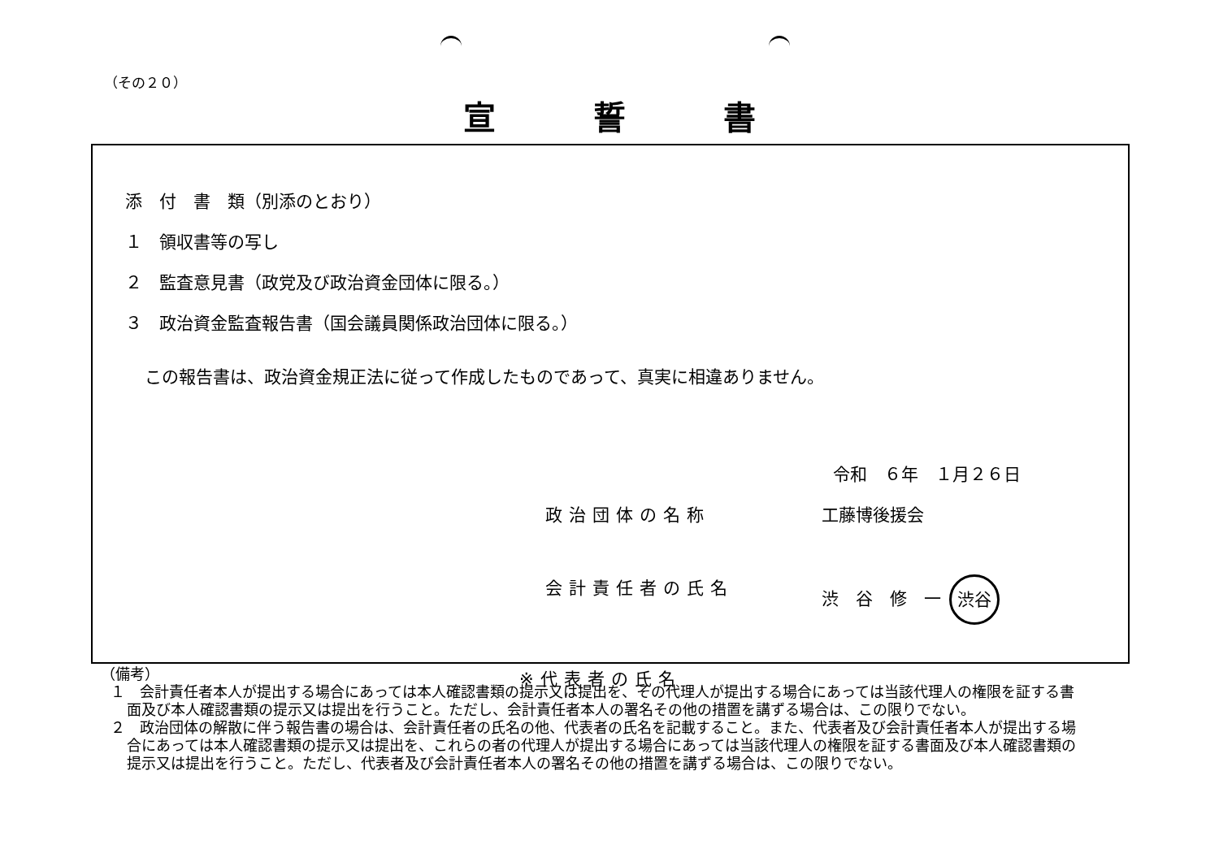（その２０）
宣誓書
添　付　書　類（別添のとおり）
１　領収書等の写し
２　監査意見書（政党及び政治資金団体に限る。）
３　政治資金監査報告書（国会議員関係政治団体に限る。）
この報告書は、政治資金規正法に従って作成したものであって、真実に相違ありません。
令和　６年　１月２６日
政治団体の名称 工藤博後援会
会計責任者の氏名 渋　谷　修　一 渋谷
※代表者の氏名
（備考）
１　会計責任者本人が提出する場合にあっては本人確認書類の提示又は提出を、その代理人が提出する場合にあっては当該代理人の権限を証する書面及び本人確認書類の提示又は提出を行うこと。ただし、会計責任者本人の署名その他の措置を講ずる場合は、この限りでない。
２　政治団体の解散に伴う報告書の場合は、会計責任者の氏名の他、代表者の氏名を記載すること。また、代表者及び会計責任者本人が提出する場合にあっては本人確認書類の提示又は提出を、これらの者の代理人が提出する場合にあっては当該代理人の権限を証する書面及び本人確認書類の提示又は提出を行うこと。ただし、代表者及び会計責任者本人の署名その他の措置を講ずる場合は、この限りでない。